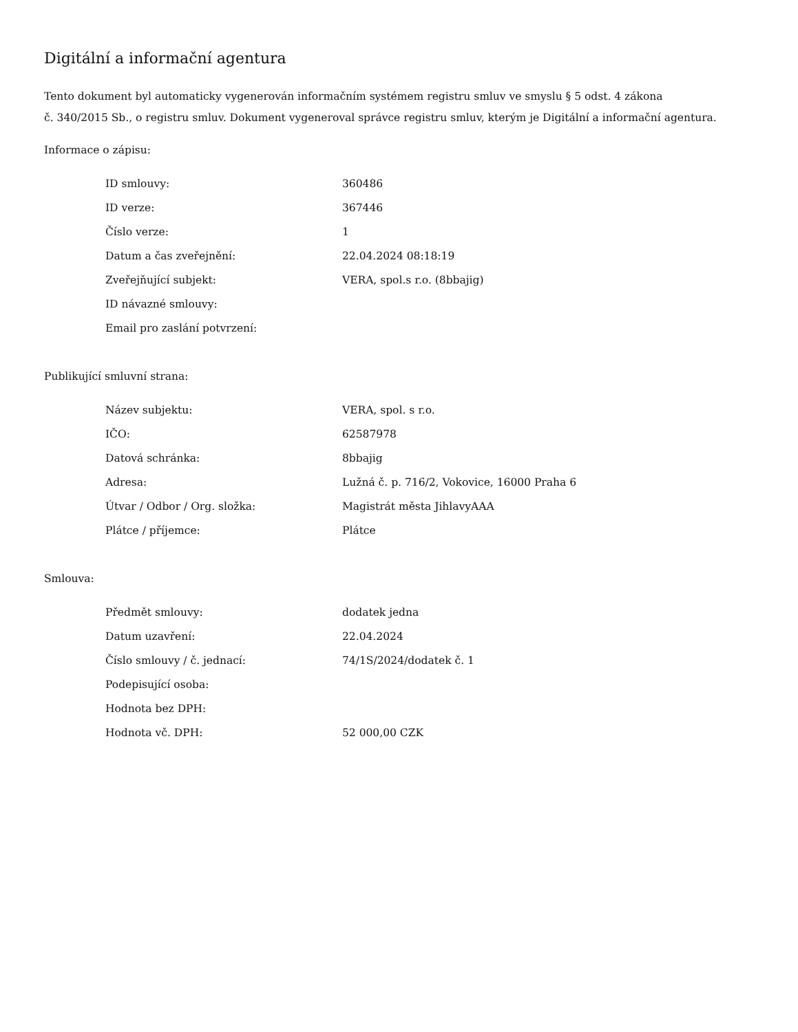Digitální a informační agentura
Tento dokument byl automaticky vygenerován informačním systémem registru smluv ve smyslu § 5 odst. 4 zákona
č. 340/2015 Sb., o registru smluv. Dokument vygeneroval správce registru smluv, kterým je Digitální a informační agentura.
Informace o zápisu:
| ID smlouvy: | 360486 |
| ID verze: | 367446 |
| Číslo verze: | 1 |
| Datum a čas zveřejnění: | 22.04.2024 08:18:19 |
| Zveřejňující subjekt: | VERA, spol.s r.o. (8bbajig) |
| ID návazné smlouvy: | |
| Email pro zaslání potvrzení: | |
Publikující smluvní strana:
| Název subjektu: | VERA, spol. s r.o. |
| IČO: | 62587978 |
| Datová schránka: | 8bbajig |
| Adresa: | Lužná č. p. 716/2, Vokovice, 16000 Praha 6 |
| Útvar / Odbor / Org. složka: | Magistrát města JihlavyAAA |
| Plátce / příjemce: | Plátce |
Smlouva:
| Předmět smlouvy: | dodatek jedna |
| Datum uzavření: | 22.04.2024 |
| Číslo smlouvy / č. jednací: | 74/1S/2024/dodatek č. 1 |
| Podepisující osoba: | |
| Hodnota bez DPH: | |
| Hodnota vč. DPH: | 52 000,00 CZK |